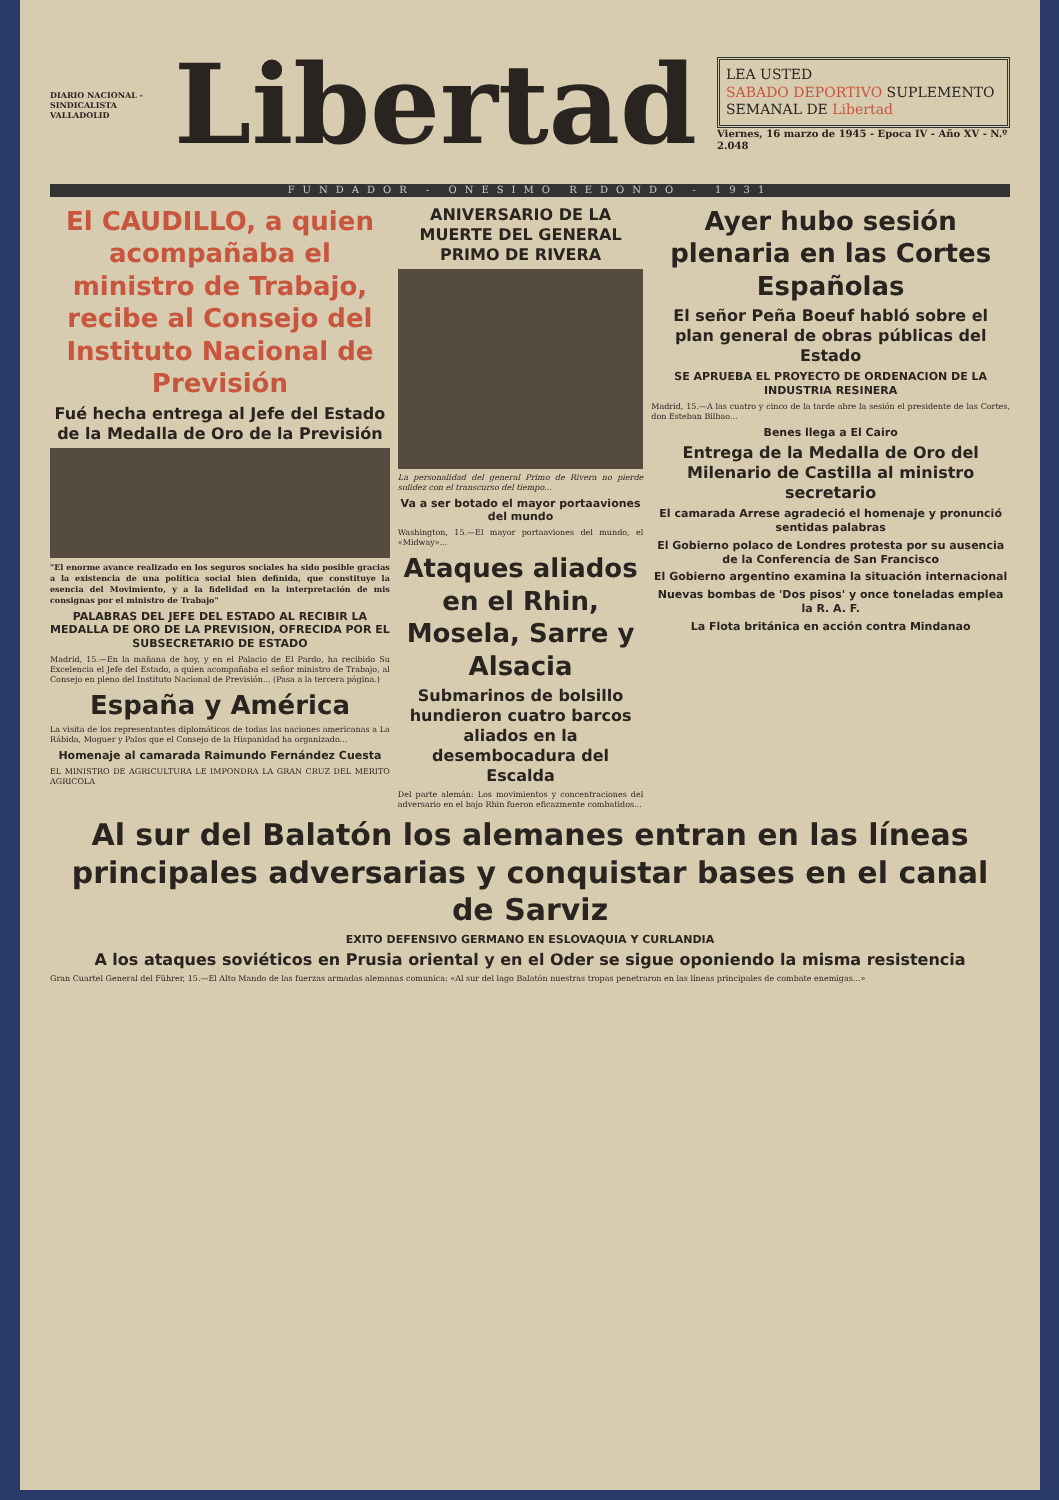DIARIO NACIONAL - SINDICALISTA
VALLADOLID
Libertad
LEA USTED
SABADO DEPORTIVO SUPLEMENTO SEMANAL DE Libertad
Viernes, 16 marzo de 1945 - Epoca IV - Año XV - N.º 2.048
FUNDADOR - ONESIMO REDONDO - 1931
El CAUDILLO, a quien acompañaba el ministro de Trabajo, recibe al Consejo del Instituto Nacional de Previsión
Fué hecha entrega al Jefe del Estado de la Medalla de Oro de la Previsión
"El enorme avance realizado en los seguros sociales ha sido posible gracias a la existencia de una política social bien definida, que constituye la esencia del Movimiento, y a la fidelidad en la interpretación de mis consignas por el ministro de Trabajo"
PALABRAS DEL JEFE DEL ESTADO AL RECIBIR LA MEDALLA DE ORO DE LA PREVISION, OFRECIDA POR EL SUBSECRETARIO DE ESTADO
Madrid, 15.—En la mañana de hoy, y en el Palacio de El Pardo, ha recibido Su Excelencia el Jefe del Estado, a quien acompañaba el señor ministro de Trabajo, al Consejo en pleno del Instituto Nacional de Previsión... (Pasa a la tercera página.)
España y América
La visita de los representantes diplomáticos de todas las naciones americanas a La Rábida, Moguer y Palos que el Consejo de la Hispanidad ha organizado...
Homenaje al camarada Raimundo Fernández Cuesta
EL MINISTRO DE AGRICULTURA LE IMPONDRA LA GRAN CRUZ DEL MERITO AGRICOLA
ANIVERSARIO DE LA MUERTE DEL GENERAL PRIMO DE RIVERA
La personalidad del general Primo de Rivera no pierde solidez con el transcurso del tiempo...
Va a ser botado el mayor portaaviones del mundo
Washington, 15.—El mayor portaaviones del mundo, el «Midway»...
Ataques aliados en el Rhin, Mosela, Sarre y Alsacia
Submarinos de bolsillo hundieron cuatro barcos aliados en la desembocadura del Escalda
Del parte alemán: Los movimientos y concentraciones del adversario en el bajo Rhin fueron eficazmente combatidos...
Ayer hubo sesión plenaria en las Cortes Españolas
El señor Peña Boeuf habló sobre el plan general de obras públicas del Estado
SE APRUEBA EL PROYECTO DE ORDENACION DE LA INDUSTRIA RESINERA
Madrid, 15.—A las cuatro y cinco de la tarde abre la sesión el presidente de las Cortes, don Esteban Bilbao...
Benes llega a El Cairo
Entrega de la Medalla de Oro del Milenario de Castilla al ministro secretario
El camarada Arrese agradeció el homenaje y pronunció sentidas palabras
El Gobierno polaco de Londres protesta por su ausencia de la Conferencia de San Francisco
El Gobierno argentino examina la situación internacional
Nuevas bombas de 'Dos pisos' y once toneladas emplea la R. A. F.
La Flota británica en acción contra Mindanao
Al sur del Balatón los alemanes entran en las líneas principales adversarias y conquistar bases en el canal de Sarviz
EXITO DEFENSIVO GERMANO EN ESLOVAQUIA Y CURLANDIA
A los ataques soviéticos en Prusia oriental y en el Oder se sigue oponiendo la misma resistencia
Gran Cuartel General del Führer, 15.—El Alto Mando de las fuerzas armadas alemanas comunica: «Al sur del lago Balatón nuestras tropas penetraron en las líneas principales de combate enemigas...»